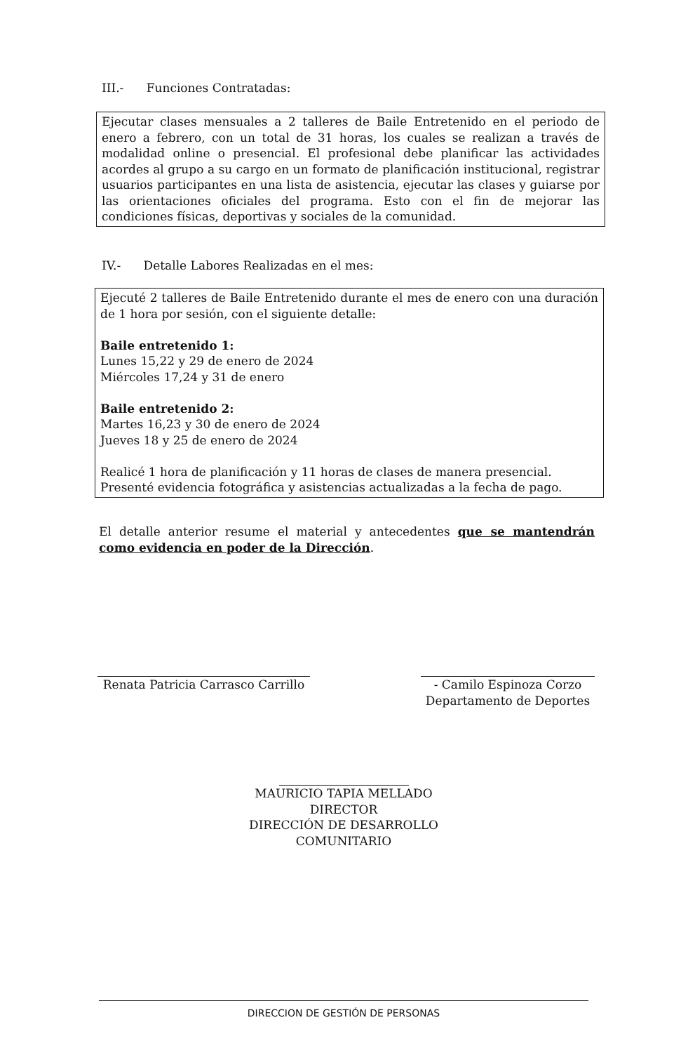III.- Funciones Contratadas:
Ejecutar clases mensuales a 2 talleres de Baile Entretenido en el periodo de enero a febrero, con un total de 31 horas, los cuales se realizan a través de modalidad online o presencial. El profesional debe planificar las actividades acordes al grupo a su cargo en un formato de planificación institucional, registrar usuarios participantes en una lista de asistencia, ejecutar las clases y guiarse por las orientaciones oficiales del programa. Esto con el fin de mejorar las condiciones físicas, deportivas y sociales de la comunidad.
IV.- Detalle Labores Realizadas en el mes:
Ejecuté 2 talleres de Baile Entretenido durante el mes de enero con una duración de 1 hora por sesión, con el siguiente detalle:
Baile entretenido 1:
Lunes 15,22 y 29 de enero de 2024
Miércoles 17,24 y 31 de enero
Baile entretenido 2:
Martes 16,23 y 30 de enero de 2024
Jueves 18 y 25 de enero de 2024
Realicé 1 hora de planificación y 11 horas de clases de manera presencial.
Presenté evidencia fotográfica y asistencias actualizadas a la fecha de pago.
El detalle anterior resume el material y antecedentes que se mantendrán como evidencia en poder de la Dirección.
Renata Patricia Carrasco Carrillo
- Camilo Espinoza Corzo
Departamento de Deportes
MAURICIO TAPIA MELLADO
DIRECTOR
DIRECCIÓN DE DESARROLLO COMUNITARIO
DIRECCION DE GESTIÓN DE PERSONAS